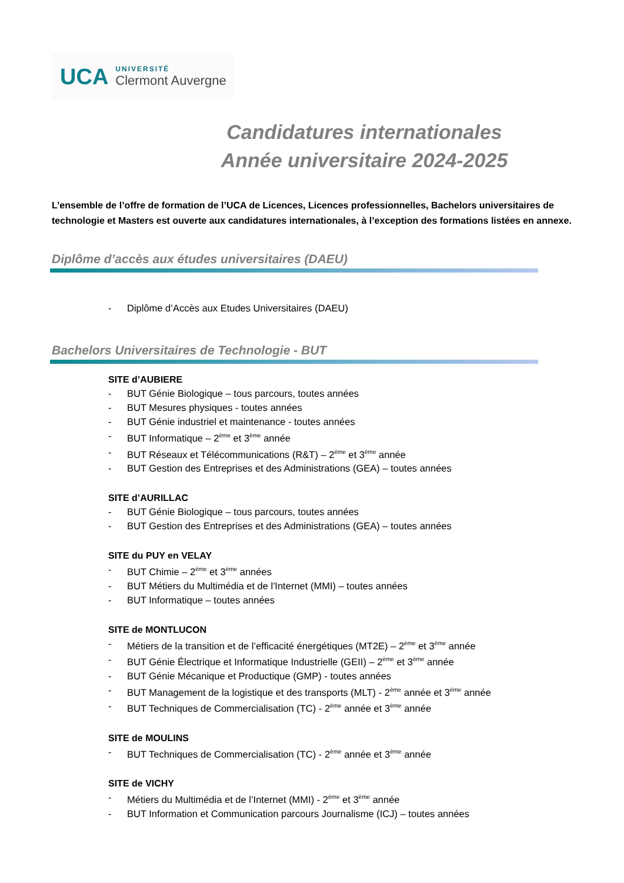UCA
UNIVERSITÉ
Clermont Auvergne
Candidatures internationales
Année universitaire 2024-2025
L’ensemble de l’offre de formation de l’UCA de Licences, Licences professionnelles, Bachelors universitaires de technologie et Masters est ouverte aux candidatures internationales, à l’exception des formations listées en annexe.
Diplôme d’accès aux études universitaires (DAEU)
- Diplôme d’Accès aux Etudes Universitaires (DAEU)
Bachelors Universitaires de Technologie - BUT
SITE d’AUBIERE
- BUT Génie Biologique – tous parcours, toutes années
- BUT Mesures physiques - toutes années
- BUT Génie industriel et maintenance - toutes années
- BUT Informatique – 2<sup>ème</sup> et 3<sup>ème</sup> année
- BUT Réseaux et Télécommunications (R&T) – 2<sup>ème</sup> et 3<sup>ème</sup> année
- BUT Gestion des Entreprises et des Administrations (GEA) – toutes années
SITE d’AURILLAC
- BUT Génie Biologique – tous parcours, toutes années
- BUT Gestion des Entreprises et des Administrations (GEA) – toutes années
SITE du PUY en VELAY
- BUT Chimie – 2<sup>ème</sup> et 3<sup>ème</sup> années
- BUT Métiers du Multimédia et de l'Internet (MMI) – toutes années
- BUT Informatique – toutes années
SITE de MONTLUCON
- Métiers de la transition et de l’efficacité énergétiques (MT2E) – 2<sup>ème</sup> et 3<sup>ème</sup> année
- BUT Génie Électrique et Informatique Industrielle (GEII) – 2<sup>ème</sup> et 3<sup>ème</sup> année
- BUT Génie Mécanique et Productique (GMP) - toutes années
- BUT Management de la logistique et des transports (MLT) - 2<sup>ème</sup> année et 3<sup>ème</sup> année
- BUT Techniques de Commercialisation (TC) - 2<sup>ème</sup> année et 3<sup>ème</sup> année
SITE de MOULINS
- BUT Techniques de Commercialisation (TC) - 2<sup>ème</sup> année et 3<sup>ème</sup> année
SITE de VICHY
- Métiers du Multimédia et de l’Internet (MMI) - 2<sup>ème</sup> et 3<sup>ème</sup> année
- BUT Information et Communication parcours Journalisme (ICJ) – toutes années